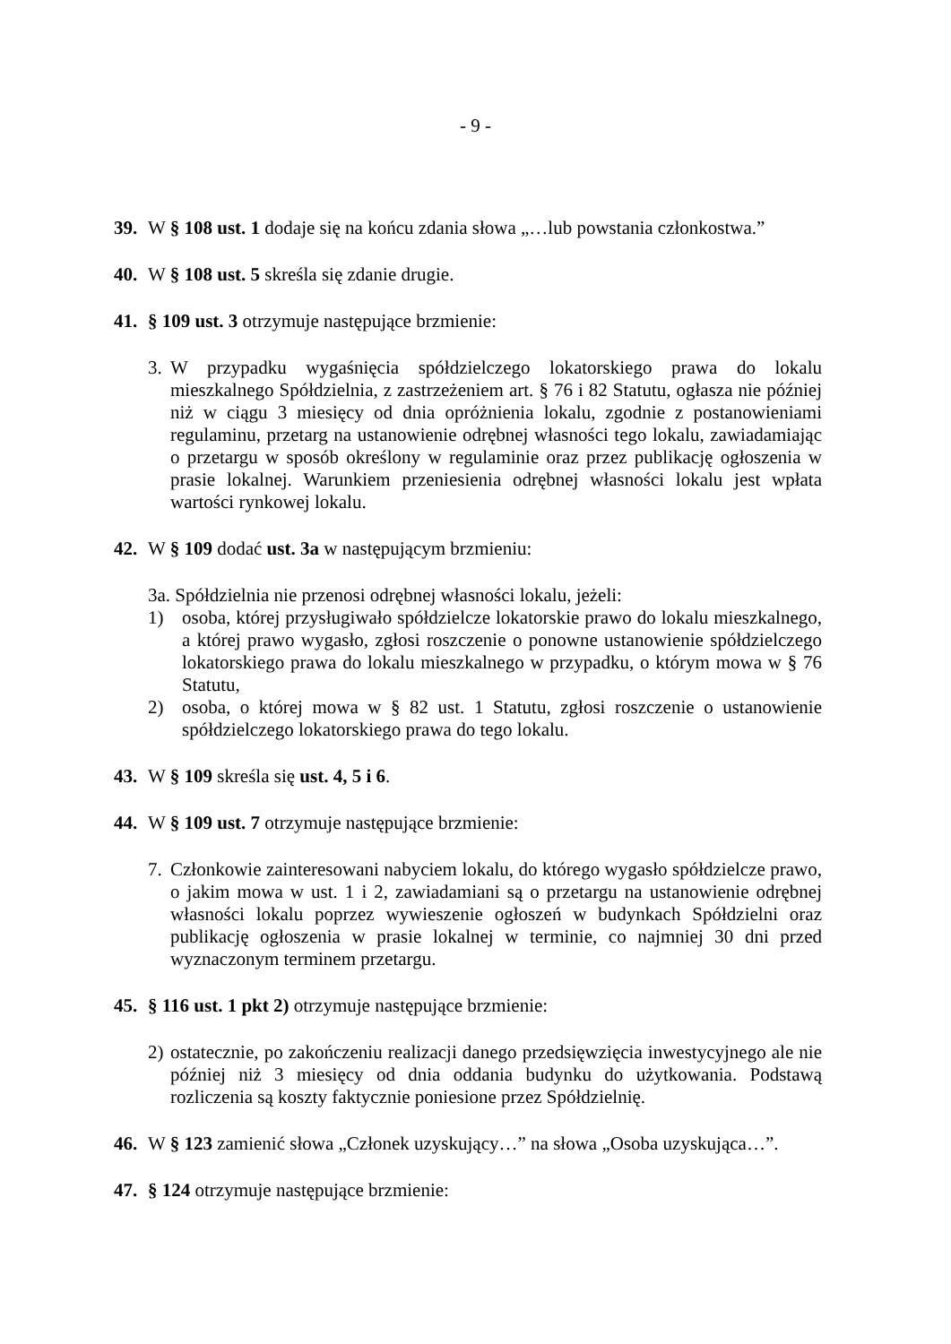- 9 -
39. W § 108 ust. 1 dodaje się na końcu zdania słowa „…lub powstania członkostwa.”
40. W § 108 ust. 5 skreśla się zdanie drugie.
41. § 109 ust. 3 otrzymuje następujące brzmienie:
3.
W przypadku wygaśnięcia spółdzielczego lokatorskiego prawa do lokalu mieszkalnego Spółdzielnia, z zastrzeżeniem art. § 76 i 82 Statutu, ogłasza nie później niż w ciągu 3 miesięcy od dnia opróżnienia lokalu, zgodnie z postanowieniami regulaminu, przetarg na ustanowienie odrębnej własności tego lokalu, zawiadamiając o przetargu w sposób określony w regulaminie oraz przez publikację ogłoszenia w prasie lokalnej. Warunkiem przeniesienia odrębnej własności lokalu jest wpłata wartości rynkowej lokalu.
42. W § 109 dodać ust. 3a w następującym brzmieniu:
3a. Spółdzielnia nie przenosi odrębnej własności lokalu, jeżeli:
1) osoba, której przysługiwało spółdzielcze lokatorskie prawo do lokalu mieszkalnego, a której prawo wygasło, zgłosi roszczenie o ponowne ustanowienie spółdzielczego lokatorskiego prawa do lokalu mieszkalnego w przypadku, o którym mowa w § 76 Statutu,
2) osoba, o której mowa w § 82 ust. 1 Statutu, zgłosi roszczenie o ustanowienie spółdzielczego lokatorskiego prawa do tego lokalu.
43. W § 109 skreśla się ust. 4, 5 i 6.
44. W § 109 ust. 7 otrzymuje następujące brzmienie:
7.
Członkowie zainteresowani nabyciem lokalu, do którego wygasło spółdzielcze prawo, o jakim mowa w ust. 1 i 2, zawiadamiani są o przetargu na ustanowienie odrębnej własności lokalu poprzez wywieszenie ogłoszeń w budynkach Spółdzielni oraz publikację ogłoszenia w prasie lokalnej w terminie, co najmniej 30 dni przed wyznaczonym terminem przetargu.
45. § 116 ust. 1 pkt 2) otrzymuje następujące brzmienie:
2)
ostatecznie, po zakończeniu realizacji danego przedsięwzięcia inwestycyjnego ale nie później niż 3 miesięcy od dnia oddania budynku do użytkowania. Podstawą rozliczenia są koszty faktycznie poniesione przez Spółdzielnię.
46. W § 123 zamienić słowa „Członek uzyskujący…” na słowa „Osoba uzyskująca…”.
47. § 124 otrzymuje następujące brzmienie: